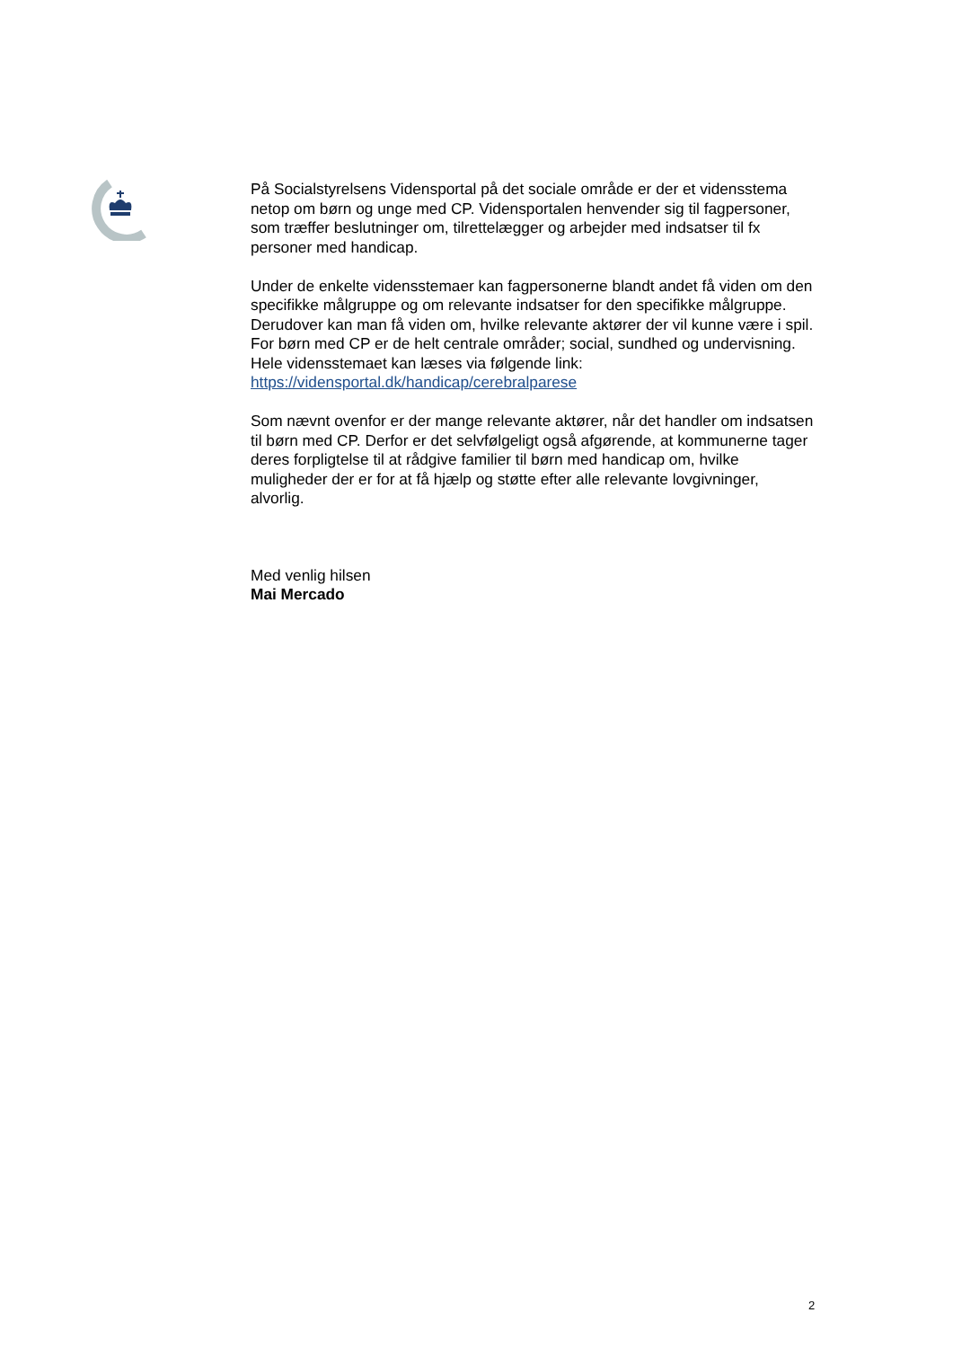På Socialstyrelsens Vidensportal på det sociale område er der et vidensstema netop om børn og unge med CP. Vidensportalen henvender sig til fagpersoner, som træffer beslutninger om, tilrettelægger og arbejder med indsatser til fx personer med handicap.
Under de enkelte vidensstemaer kan fagpersonerne blandt andet få viden om den specifikke målgruppe og om relevante indsatser for den specifikke målgruppe. Derudover kan man få viden om, hvilke relevante aktører der vil kunne være i spil. For børn med CP er de helt centrale områder; social, sundhed og undervisning. Hele vidensstemaet kan læses via følgende link: https://vidensportal.dk/handicap/cerebralparese
Som nævnt ovenfor er der mange relevante aktører, når det handler om indsatsen til børn med CP. Derfor er det selvfølgeligt også afgørende, at kommunerne tager deres forpligtelse til at rådgive familier til børn med handicap om, hvilke muligheder der er for at få hjælp og støtte efter alle relevante lovgivninger, alvorlig.
Med venlig hilsen
Mai Mercado
2